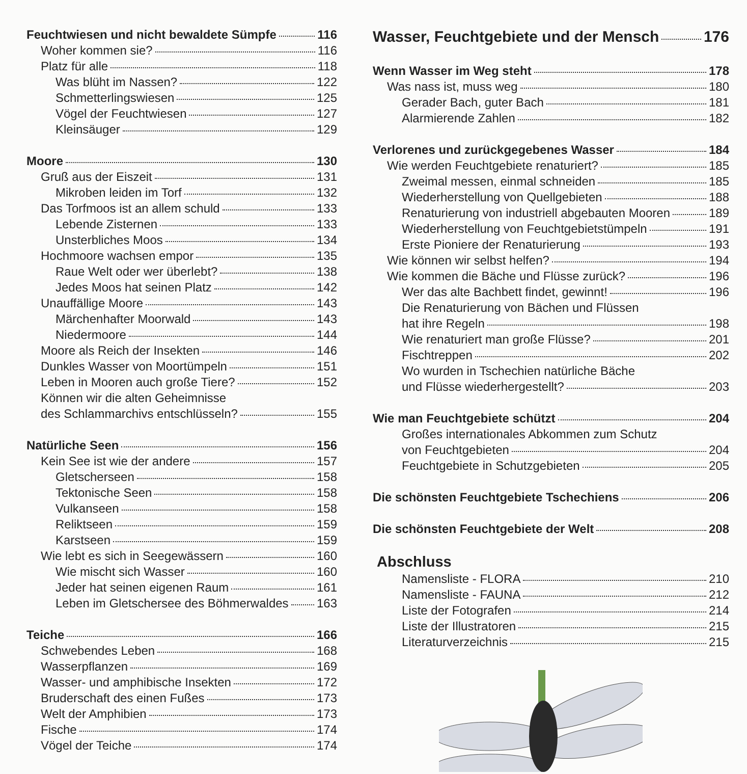Feuchtwiesen und nicht bewaldete Sümpfe 116
Woher kommen sie? 116
Platz für alle 118
Was blüht im Nassen? 122
Schmetterlingswiesen 125
Vögel der Feuchtwiesen 127
Kleinsäuger 129
Moore 130
Gruß aus der Eiszeit 131
Mikroben leiden im Torf 132
Das Torfmoos ist an allem schuld 133
Lebende Zisternen 133
Unsterbliches Moos 134
Hochmoore wachsen empor 135
Raue Welt oder wer überlebt? 138
Jedes Moos hat seinen Platz 142
Unauffällige Moore 143
Märchenhafter Moorwald 143
Niedermoore 144
Moore als Reich der Insekten 146
Dunkles Wasser von Moortümpeln 151
Leben in Mooren auch große Tiere? 152
Können wir die alten Geheimnisse
des Schlammarchivs entschlüsseln? 155
Natürliche Seen 156
Kein See ist wie der andere 157
Gletscherseen 158
Tektonische Seen 158
Vulkanseen 158
Reliktseen 159
Karstseen 159
Wie lebt es sich in Seegewässern 160
Wie mischt sich Wasser 160
Jeder hat seinen eigenen Raum 161
Leben im Gletschersee des Böhmerwaldes 163
Teiche 166
Schwebendes Leben 168
Wasserpflanzen 169
Wasser- und amphibische Insekten 172
Bruderschaft des einen Fußes 173
Welt der Amphibien 173
Fische 174
Vögel der Teiche 174
Wasser, Feuchtgebiete und der Mensch 176
Wenn Wasser im Weg steht 178
Was nass ist, muss weg 180
Gerader Bach, guter Bach 181
Alarmierende Zahlen 182
Verlorenes und zurückgegebenes Wasser 184
Wie werden Feuchtgebiete renaturiert? 185
Zweimal messen, einmal schneiden 185
Wiederherstellung von Quellgebieten 188
Renaturierung von industriell abgebauten Mooren 189
Wiederherstellung von Feuchtgebietstümpeln 191
Erste Pioniere der Renaturierung 193
Wie können wir selbst helfen? 194
Wie kommen die Bäche und Flüsse zurück? 196
Wer das alte Bachbett findet, gewinnt! 196
Die Renaturierung von Bächen und Flüssen
hat ihre Regeln 198
Wie renaturiert man große Flüsse? 201
Fischtreppen 202
Wo wurden in Tschechien natürliche Bäche
und Flüsse wiederhergestellt? 203
Wie man Feuchtgebiete schützt 204
Großes internationales Abkommen zum Schutz
von Feuchtgebieten 204
Feuchtgebiete in Schutzgebieten 205
Die schönsten Feuchtgebiete Tschechiens 206
Die schönsten Feuchtgebiete der Welt 208
Abschluss
Namensliste - FLORA 210
Namensliste - FAUNA 212
Liste der Fotografen 214
Liste der Illustratoren 215
Literaturverzeichnis 215